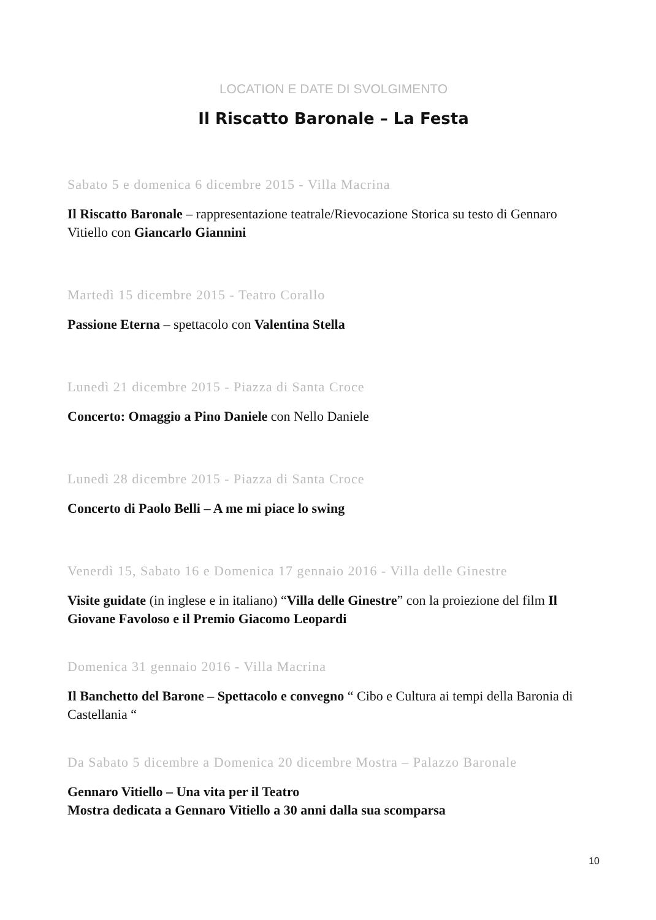LOCATION E DATE DI SVOLGIMENTO
Il Riscatto Baronale – La Festa
Sabato 5 e domenica 6 dicembre 2015 - Villa Macrina
Il Riscatto Baronale – rappresentazione teatrale/Rievocazione Storica su testo di Gennaro Vitiello con Giancarlo Giannini
Martedì 15 dicembre 2015 - Teatro Corallo
Passione Eterna – spettacolo con Valentina Stella
Lunedì 21 dicembre 2015 - Piazza di Santa Croce
Concerto: Omaggio a Pino Daniele con Nello Daniele
Lunedì 28 dicembre 2015 - Piazza di Santa Croce
Concerto di Paolo Belli – A me mi piace lo swing
Venerdì 15, Sabato 16 e Domenica 17 gennaio 2016 - Villa delle Ginestre
Visite guidate (in inglese e in italiano) “Villa delle Ginestre” con la proiezione del film Il Giovane Favoloso e il Premio Giacomo Leopardi
Domenica 31 gennaio 2016 - Villa Macrina
Il Banchetto del Barone – Spettacolo e convegno “ Cibo e Cultura ai tempi della Baronia di Castellania “
Da Sabato 5 dicembre a Domenica 20 dicembre Mostra – Palazzo Baronale
Gennaro Vitiello – Una vita per il Teatro
Mostra dedicata a Gennaro Vitiello a 30 anni dalla sua scomparsa
10